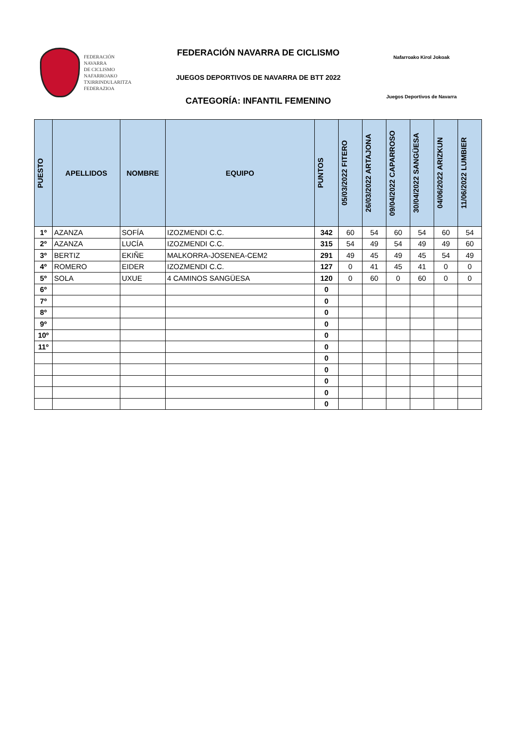FEDERACIÓN
NAVARRA
DE CICLISMO
NAFARROAKO
TXIRRINDULARITZA
FEDERAZIOA
FEDERACIÓN NAVARRA DE CICLISMO
JUEGOS DEPORTIVOS DE NAVARRA DE BTT 2022
CATEGORÍA: INFANTIL FEMENINO
Nafarroako Kirol Jokoak
Juegos Deportivos de Navarra
| PUESTO | APELLIDOS | NOMBRE | EQUIPO | PUNTOS | 05/03/2022 FITERO | 26/03/2022 ARTAJONA | 09/04/2022 CAPARROSO | 30/04/2022 SANGÜESA | 04/06/2022 ARIZKUN | 11/06/2022 LUMBIER |
| --- | --- | --- | --- | --- | --- | --- | --- | --- | --- | --- |
| 1º | AZANZA | SOFÍA | IZOZMENDI C.C. | 342 | 60 | 54 | 60 | 54 | 60 | 54 |
| 2º | AZANZA | LUCÍA | IZOZMENDI C.C. | 315 | 54 | 49 | 54 | 49 | 49 | 60 |
| 3º | BERTIZ | EKIÑE | MALKORRA-JOSENEA-CEM2 | 291 | 49 | 45 | 49 | 45 | 54 | 49 |
| 4º | ROMERO | EIDER | IZOZMENDI C.C. | 127 | 0 | 41 | 45 | 41 | 0 | 0 |
| 5º | SOLA | UXUE | 4 CAMINOS SANGÜESA | 120 | 0 | 60 | 0 | 60 | 0 | 0 |
| 6º | | | | 0 | | | | | | |
| 7º | | | | 0 | | | | | | |
| 8º | | | | 0 | | | | | | |
| 9º | | | | 0 | | | | | | |
| 10º | | | | 0 | | | | | | |
| 11º | | | | 0 | | | | | | |
| | | | | 0 | | | | | | |
| | | | | 0 | | | | | | |
| | | | | 0 | | | | | | |
| | | | | 0 | | | | | | |
| | | | | 0 | | | | | | |